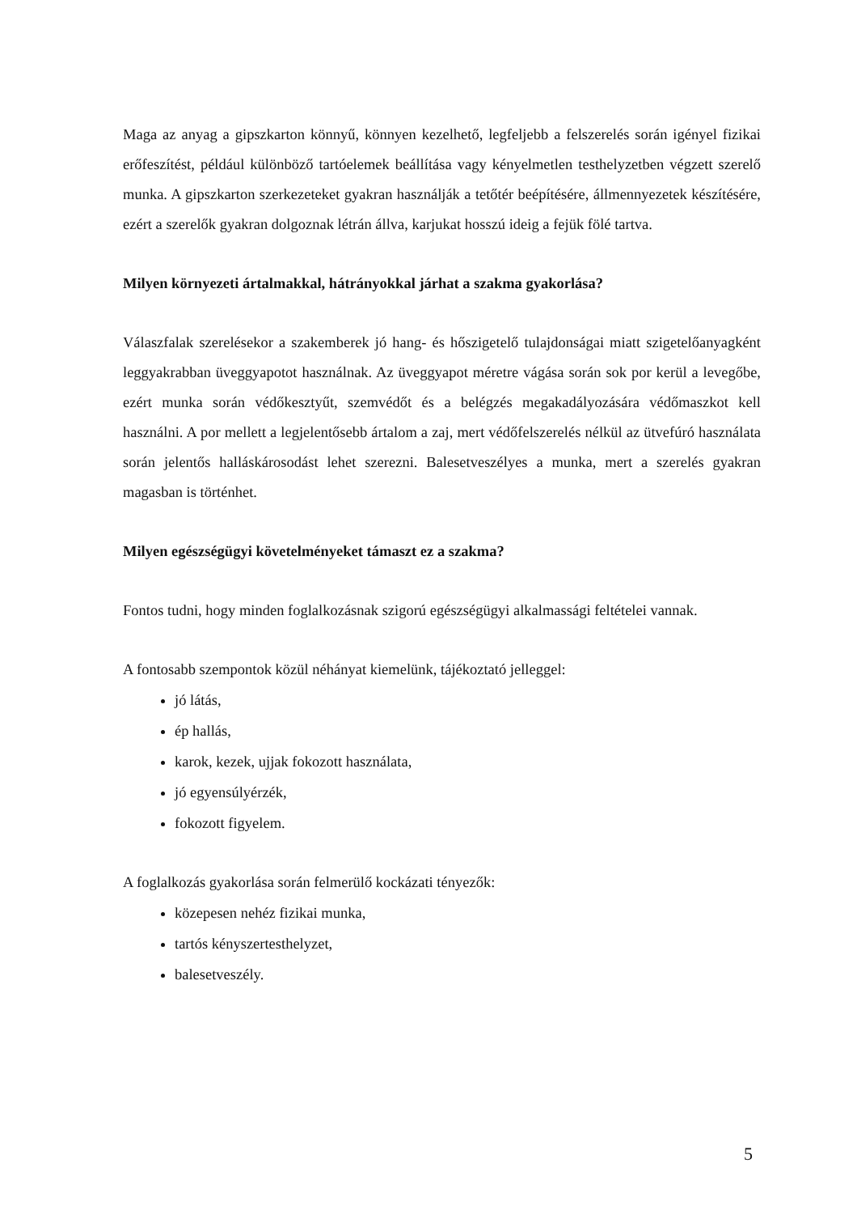Maga az anyag a gipszkarton könnyű, könnyen kezelhető, legfeljebb a felszerelés során igényel fizikai erőfeszítést, például különböző tartóelemek beállítása vagy kényelmetlen testhelyzetben végzett szerelő munka. A gipszkarton szerkezeteket gyakran használják a tetőtér beépítésére, állmennyezetek készítésére, ezért a szerelők gyakran dolgoznak létrán állva, karjukat hosszú ideig a fejük fölé tartva.
Milyen környezeti ártalmakkal, hátrányokkal járhat a szakma gyakorlása?
Válaszfalak szerelésekor a szakemberek jó hang- és hőszigetelő tulajdonságai miatt szigetelőanyagként leggyakrabban üveggyapotot használnak. Az üveggyapot méretre vágása során sok por kerül a levegőbe, ezért munka során védőkesztyűt, szemvédőt és a belégzés megakadályozására védőmaszkot kell használni. A por mellett a legjelentősebb ártalom a zaj, mert védőfelszerelés nélkül az ütvefúró használata során jelentős halláskárosodást lehet szerezni. Balesetveszélyes a munka, mert a szerelés gyakran magasban is történhet.
Milyen egészségügyi követelményeket támaszt ez a szakma?
Fontos tudni, hogy minden foglalkozásnak szigorú egészségügyi alkalmassági feltételei vannak.
A fontosabb szempontok közül néhányat kiemelünk, tájékoztató jelleggel:
jó látás,
ép hallás,
karok, kezek, ujjak fokozott használata,
jó egyensúlyérzék,
fokozott figyelem.
A foglalkozás gyakorlása során felmerülő kockázati tényezők:
közepesen nehéz fizikai munka,
tartós kényszertesthelyzet,
balesetveszély.
5